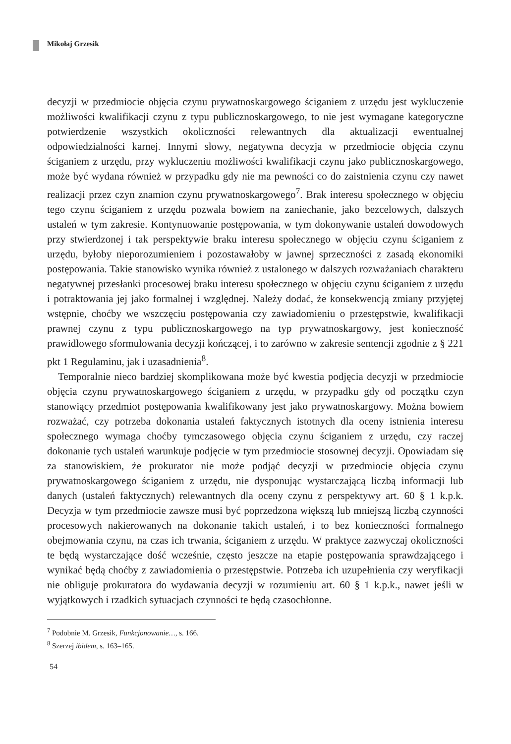Mikołaj Grzesik
decyzji w przedmiocie objęcia czynu prywatnoskargowego ściganiem z urzędu jest wykluczenie możliwości kwalifikacji czynu z typu publicznoskargowego, to nie jest wymagane kategoryczne potwierdzenie wszystkich okoliczności relewantnych dla aktualizacji ewentualnej odpowiedzialności karnej. Innymi słowy, negatywna decyzja w przedmiocie objęcia czynu ściganiem z urzędu, przy wykluczeniu możliwości kwalifikacji czynu jako publicznoskargowego, może być wydana również w przypadku gdy nie ma pewności co do zaistnienia czynu czy nawet realizacji przez czyn znamion czynu prywatnoskargowego<sup>7</sup>. Brak interesu społecznego w objęciu tego czynu ściganiem z urzędu pozwala bowiem na zaniechanie, jako bezcelowych, dalszych ustaleń w tym zakresie. Kontynuowanie postępowania, w tym dokonywanie ustaleń dowodowych przy stwierdzonej i tak perspektywie braku interesu społecznego w objęciu czynu ściganiem z urzędu, byłoby nieporozumieniem i pozostawałoby w jawnej sprzeczności z zasadą ekonomiki postępowania. Takie stanowisko wynika również z ustalonego w dalszych rozważaniach charakteru negatywnej przesłanki procesowej braku interesu społecznego w objęciu czynu ściganiem z urzędu i potraktowania jej jako formalnej i względnej. Należy dodać, że konsekwencją zmiany przyjętej wstępnie, choćby we wszczęciu postępowania czy zawiadomieniu o przestępstwie, kwalifikacji prawnej czynu z typu publicznoskargowego na typ prywatnoskargowy, jest konieczność prawidłowego sformułowania decyzji kończącej, i to zarówno w zakresie sentencji zgodnie z § 221 pkt 1 Regulaminu, jak i uzasadnienia<sup>8</sup>.
Temporalnie nieco bardziej skomplikowana może być kwestia podjęcia decyzji w przedmiocie objęcia czynu prywatnoskargowego ściganiem z urzędu, w przypadku gdy od początku czyn stanowiący przedmiot postępowania kwalifikowany jest jako prywatnoskargowy. Można bowiem rozważać, czy potrzeba dokonania ustaleń faktycznych istotnych dla oceny istnienia interesu społecznego wymaga choćby tymczasowego objęcia czynu ściganiem z urzędu, czy raczej dokonanie tych ustaleń warunkuje podjęcie w tym przedmiocie stosownej decyzji. Opowiadam się za stanowiskiem, że prokurator nie może podjąć decyzji w przedmiocie objęcia czynu prywatnoskargowego ściganiem z urzędu, nie dysponując wystarczającą liczbą informacji lub danych (ustaleń faktycznych) relewantnych dla oceny czynu z perspektywy art. 60 § 1 k.p.k. Decyzja w tym przedmiocie zawsze musi być poprzedzona większą lub mniejszą liczbą czynności procesowych nakierowanych na dokonanie takich ustaleń, i to bez konieczności formalnego obejmowania czynu, na czas ich trwania, ściganiem z urzędu. W praktyce zazwyczaj okoliczności te będą wystarczające dość wcześnie, często jeszcze na etapie postępowania sprawdzającego i wynikać będą choćby z zawiadomienia o przestępstwie. Potrzeba ich uzupełnienia czy weryfikacji nie obliguje prokuratora do wydawania decyzji w rozumieniu art. 60 § 1 k.p.k., nawet jeśli w wyjątkowych i rzadkich sytuacjach czynności te będą czasochłonne.
<sup>7</sup> Podobnie M. Grzesik, Funkcjonowanie…, s. 166.
<sup>8</sup> Szerzej ibidem, s. 163–165.
54